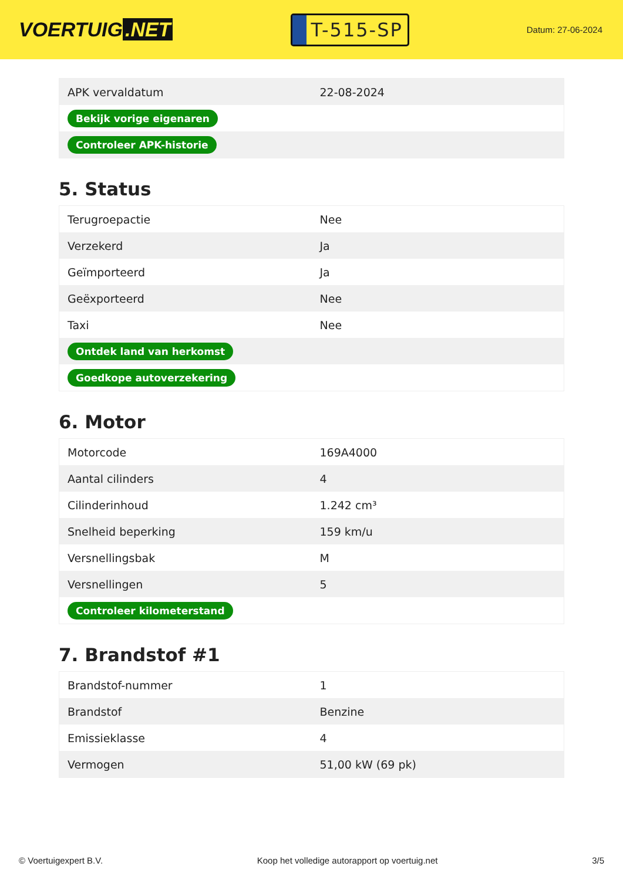VOERTUIG.NET
T-515-SP
Datum: 27-06-2024
| APK vervaldatum | 22-08-2024 |
| Bekijk vorige eigenaren | |
| Controleer APK-historie | |
5. Status
| Terugroepactie | Nee |
| Verzekerd | Ja |
| Geïmporteerd | Ja |
| Geëxporteerd | Nee |
| Taxi | Nee |
| Ontdek land van herkomst | |
| Goedkope autoverzekering | |
6. Motor
| Motorcode | 169A4000 |
| Aantal cilinders | 4 |
| Cilinderinhoud | 1.242 cm³ |
| Snelheid beperking | 159 km/u |
| Versnellingsbak | M |
| Versnellingen | 5 |
| Controleer kilometerstand | |
7. Brandstof #1
| Brandstof-nummer | 1 |
| Brandstof | Benzine |
| Emissieklasse | 4 |
| Vermogen | 51,00 kW (69 pk) |
© Voertuigexpert B.V. Koop het volledige autorapport op voertuig.net 3/5